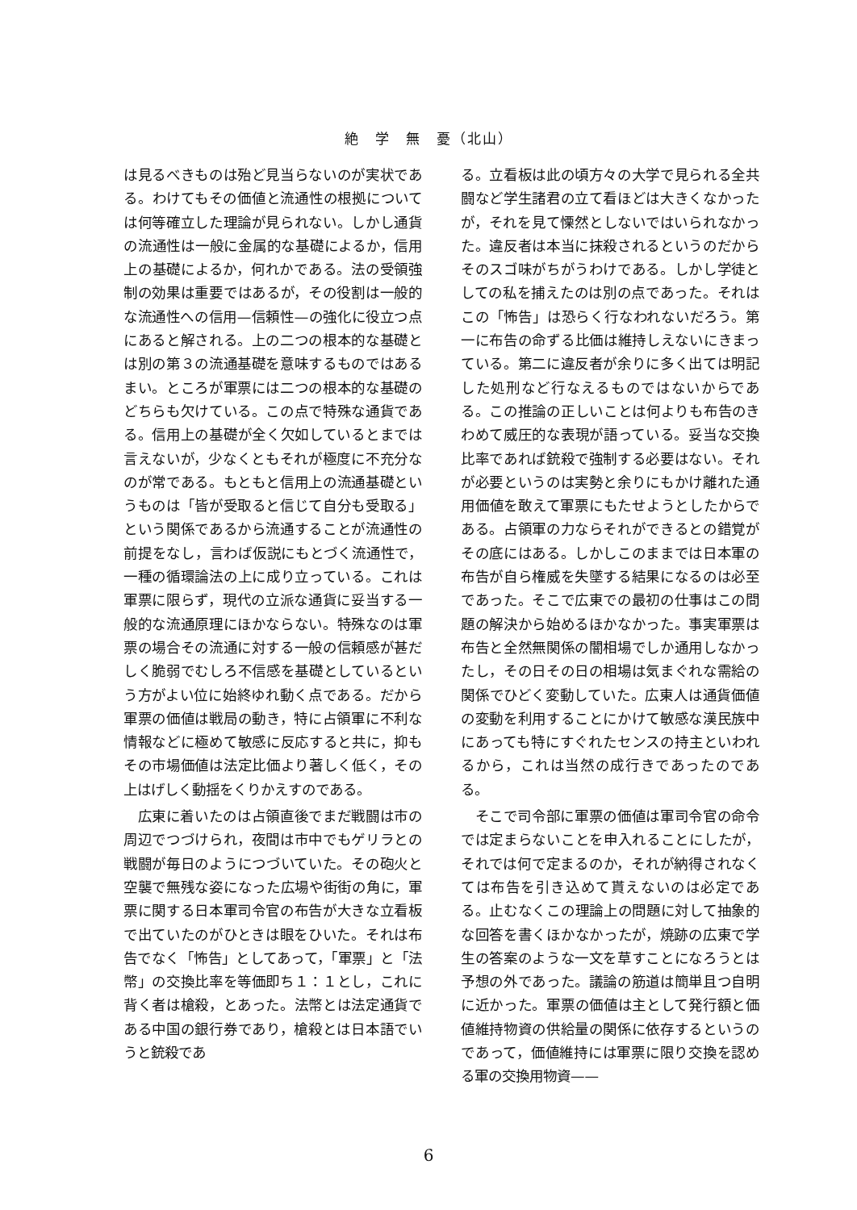絶　学　無　憂（北山）
は見るべきものは殆ど見当らないのが実状である。わけてもその価値と流通性の根拠については何等確立した理論が見られない。しかし通貨の流通性は一般に金属的な基礎によるか，信用上の基礎によるか，何れかである。法の受領強制の効果は重要ではあるが，その役割は一般的な流通性への信用—信頼性—の強化に役立つ点にあると解される。上の二つの根本的な基礎とは別の第３の流通基礎を意味するものではあるまい。ところが軍票には二つの根本的な基礎のどちらも欠けている。この点で特殊な通貨である。信用上の基礎が全く欠如しているとまでは言えないが，少なくともそれが極度に不充分なのが常である。もともと信用上の流通基礎というものは「皆が受取ると信じて自分も受取る」という関係であるから流通することが流通性の前提をなし，言わば仮説にもとづく流通性で，一種の循環論法の上に成り立っている。これは軍票に限らず，現代の立派な通貨に妥当する一般的な流通原理にほかならない。特殊なのは軍票の場合その流通に対する一般の信頼感が甚だしく脆弱でむしろ不信感を基礎としているという方がよい位に始終ゆれ動く点である。だから軍票の価値は戦局の動き，特に占領軍に不利な情報などに極めて敏感に反応すると共に，抑もその市場価値は法定比価より著しく低く，その上はげしく動揺をくりかえすのである。
広東に着いたのは占領直後でまだ戦闘は市の周辺でつづけられ，夜間は市中でもゲリラとの戦闘が毎日のようにつづいていた。その砲火と空襲で無残な姿になった広場や街街の角に，軍票に関する日本軍司令官の布告が大きな立看板で出ていたのがひときは眼をひいた。それは布告でなく「怖告」としてあって，「軍票」と「法幣」の交換比率を等価即ち１：１とし，これに背く者は槍殺，とあった。法幣とは法定通貨である中国の銀行券であり，槍殺とは日本語でいうと銃殺であ
る。立看板は此の頃方々の大学で見られる全共闘など学生諸君の立て看ほどは大きくなかったが，それを見て慄然としないではいられなかった。違反者は本当に抹殺されるというのだからそのスゴ味がちがうわけである。しかし学徒としての私を捕えたのは別の点であった。それはこの「怖告」は恐らく行なわれないだろう。第一に布告の命ずる比価は維持しえないにきまっている。第二に違反者が余りに多く出ては明記した処刑など行なえるものではないからである。この推論の正しいことは何よりも布告のきわめて威圧的な表現が語っている。妥当な交換比率であれば銃殺で強制する必要はない。それが必要というのは実勢と余りにもかけ離れた通用価値を敢えて軍票にもたせようとしたからである。占領軍の力ならそれができるとの錯覚がその底にはある。しかしこのままでは日本軍の布告が自ら権威を失墜する結果になるのは必至であった。そこで広東での最初の仕事はこの問題の解決から始めるほかなかった。事実軍票は布告と全然無関係の闇相場でしか通用しなかったし，その日その日の相場は気まぐれな需給の関係でひどく変動していた。広東人は通貨価値の変動を利用することにかけて敏感な漢民族中にあっても特にすぐれたセンスの持主といわれるから，これは当然の成行きであったのである。
そこで司令部に軍票の価値は軍司令官の命令では定まらないことを申入れることにしたが，それでは何で定まるのか，それが納得されなくては布告を引き込めて貰えないのは必定である。止むなくこの理論上の問題に対して抽象的な回答を書くほかなかったが，焼跡の広東で学生の答案のような一文を草すことになろうとは予想の外であった。議論の筋道は簡単且つ自明に近かった。軍票の価値は主として発行額と価値維持物資の供給量の関係に依存するというのであって，価値維持には軍票に限り交換を認める軍の交換用物資——
6